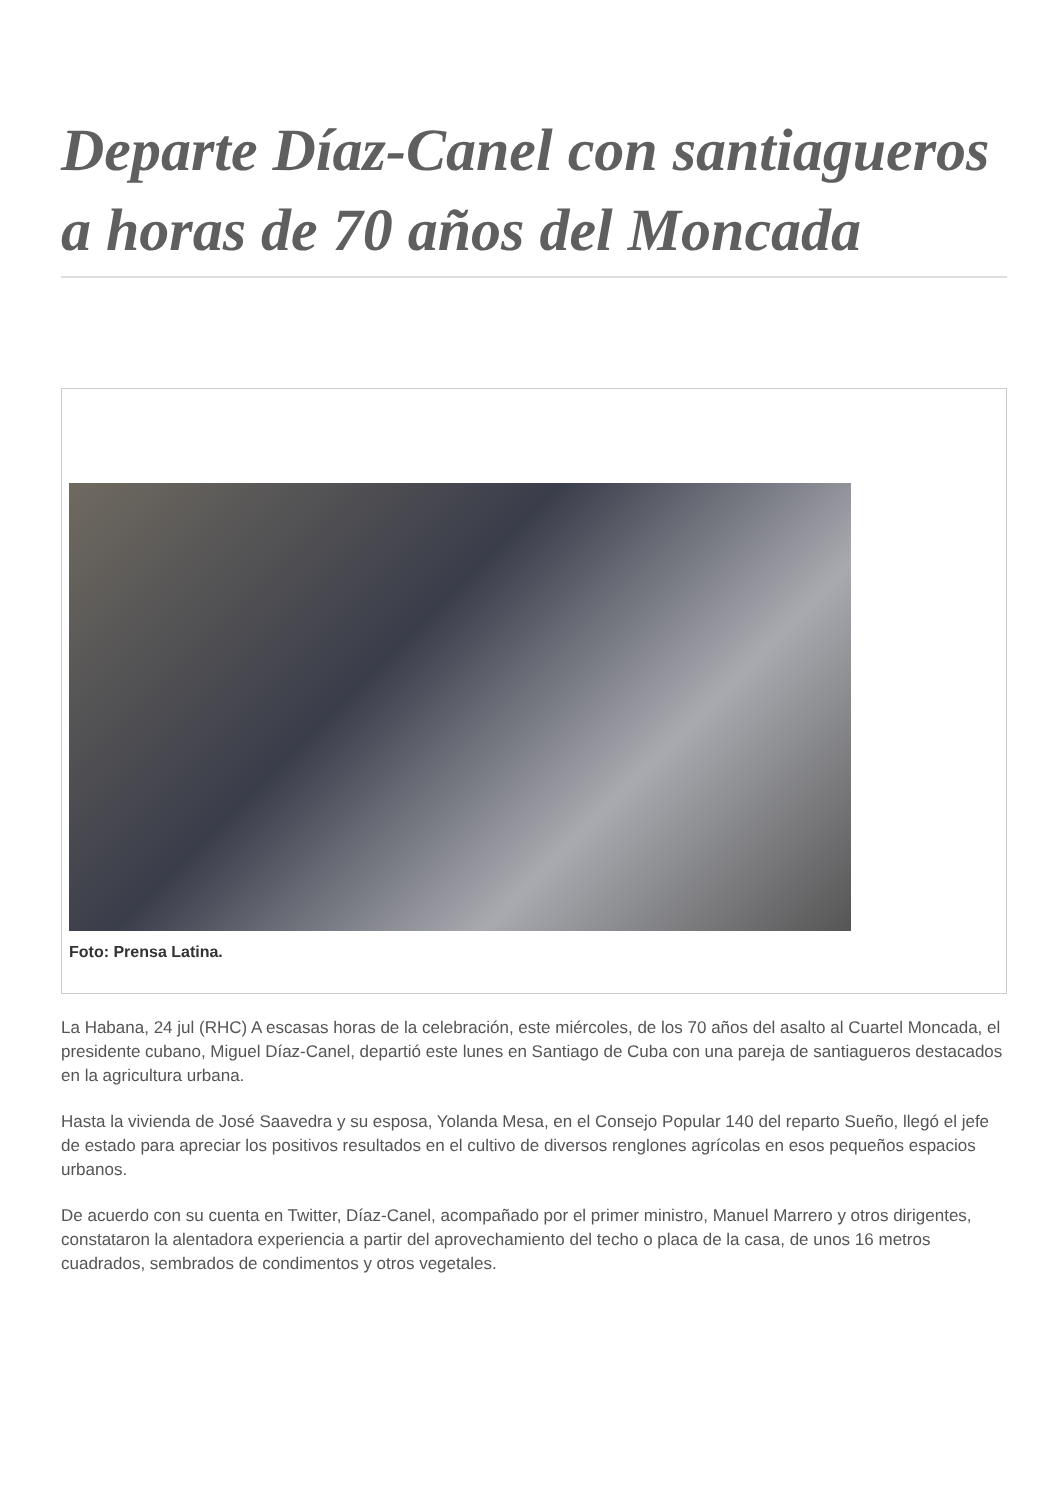Departe Díaz-Canel con santiagueros a horas de 70 años del Moncada
Foto: Prensa Latina.
La Habana, 24 jul (RHC) A escasas horas de la celebración, este miércoles, de los 70 años del asalto al Cuartel Moncada, el presidente cubano, Miguel Díaz-Canel, departió este lunes en Santiago de Cuba con una pareja de santiagueros destacados en la agricultura urbana.
Hasta la vivienda de José Saavedra y su esposa, Yolanda Mesa, en el Consejo Popular 140 del reparto Sueño, llegó el jefe de estado para apreciar los positivos resultados en el cultivo de diversos renglones agrícolas en esos pequeños espacios urbanos.
De acuerdo con su cuenta en Twitter, Díaz-Canel, acompañado por el primer ministro, Manuel Marrero y otros dirigentes, constataron la alentadora experiencia a partir del aprovechamiento del techo o placa de la casa, de unos 16 metros cuadrados, sembrados de condimentos y otros vegetales.